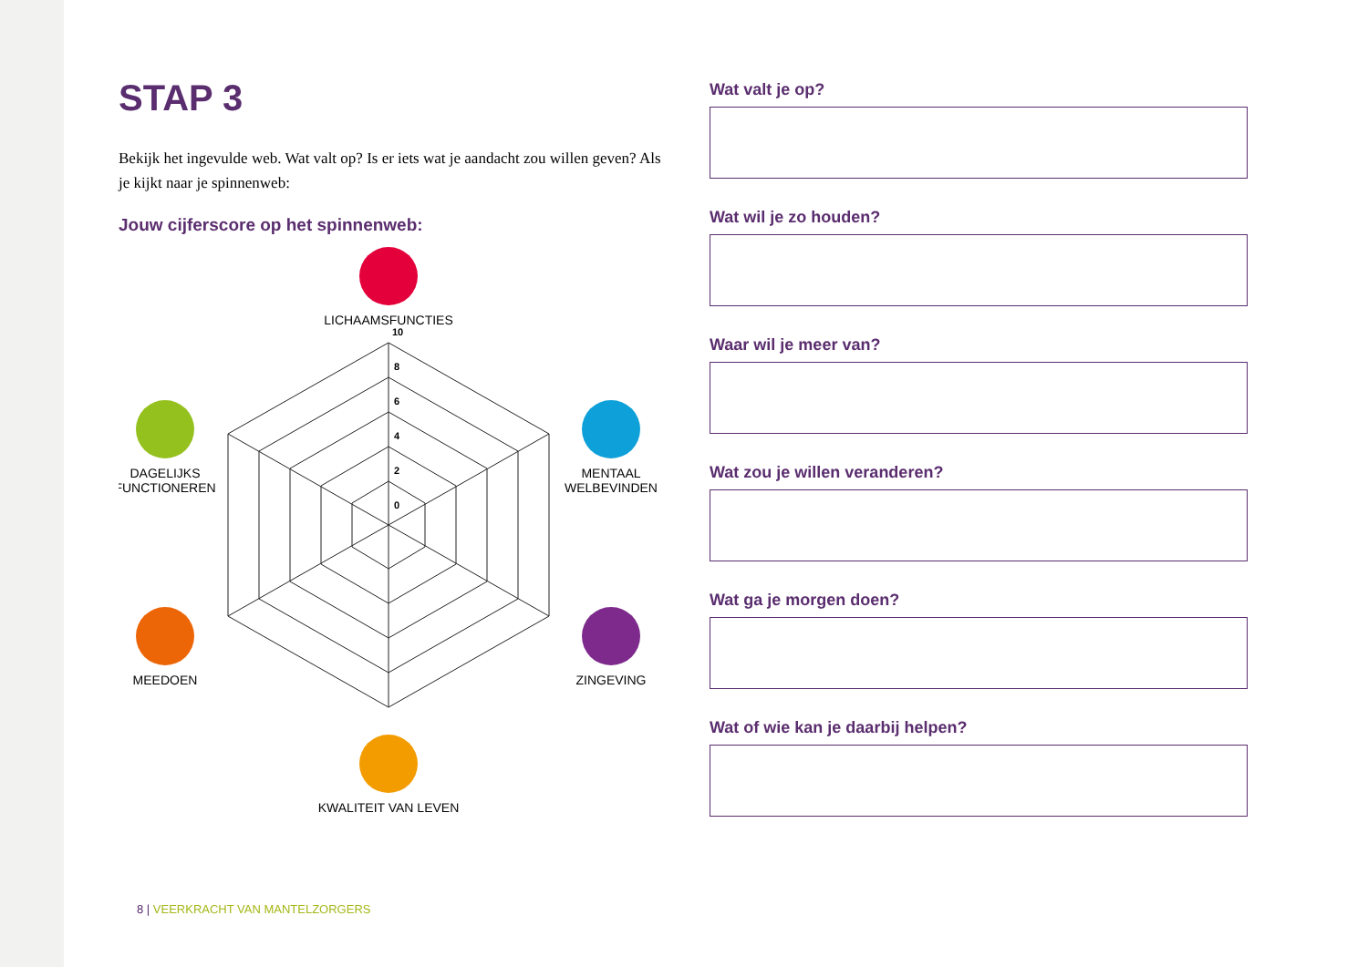STAP 3
Bekijk het ingevulde web. Wat valt op? Is er iets wat je aandacht zou willen geven? Als je kijkt naar je spinnenweb:
Jouw cijferscore op het spinnenweb:
LICHAAMSFUNCTIES
DAGELIJKS
FUNCTIONEREN
MENTAAL
WELBEVINDEN
MEEDOEN
ZINGEVING
KWALITEIT VAN LEVEN
10
8
6
4
2
0
Wat valt je op?
Wat wil je zo houden?
Waar wil je meer van?
Wat zou je willen veranderen?
Wat ga je morgen doen?
Wat of wie kan je daarbij helpen?
8 | VEERKRACHT VAN MANTELZORGERS